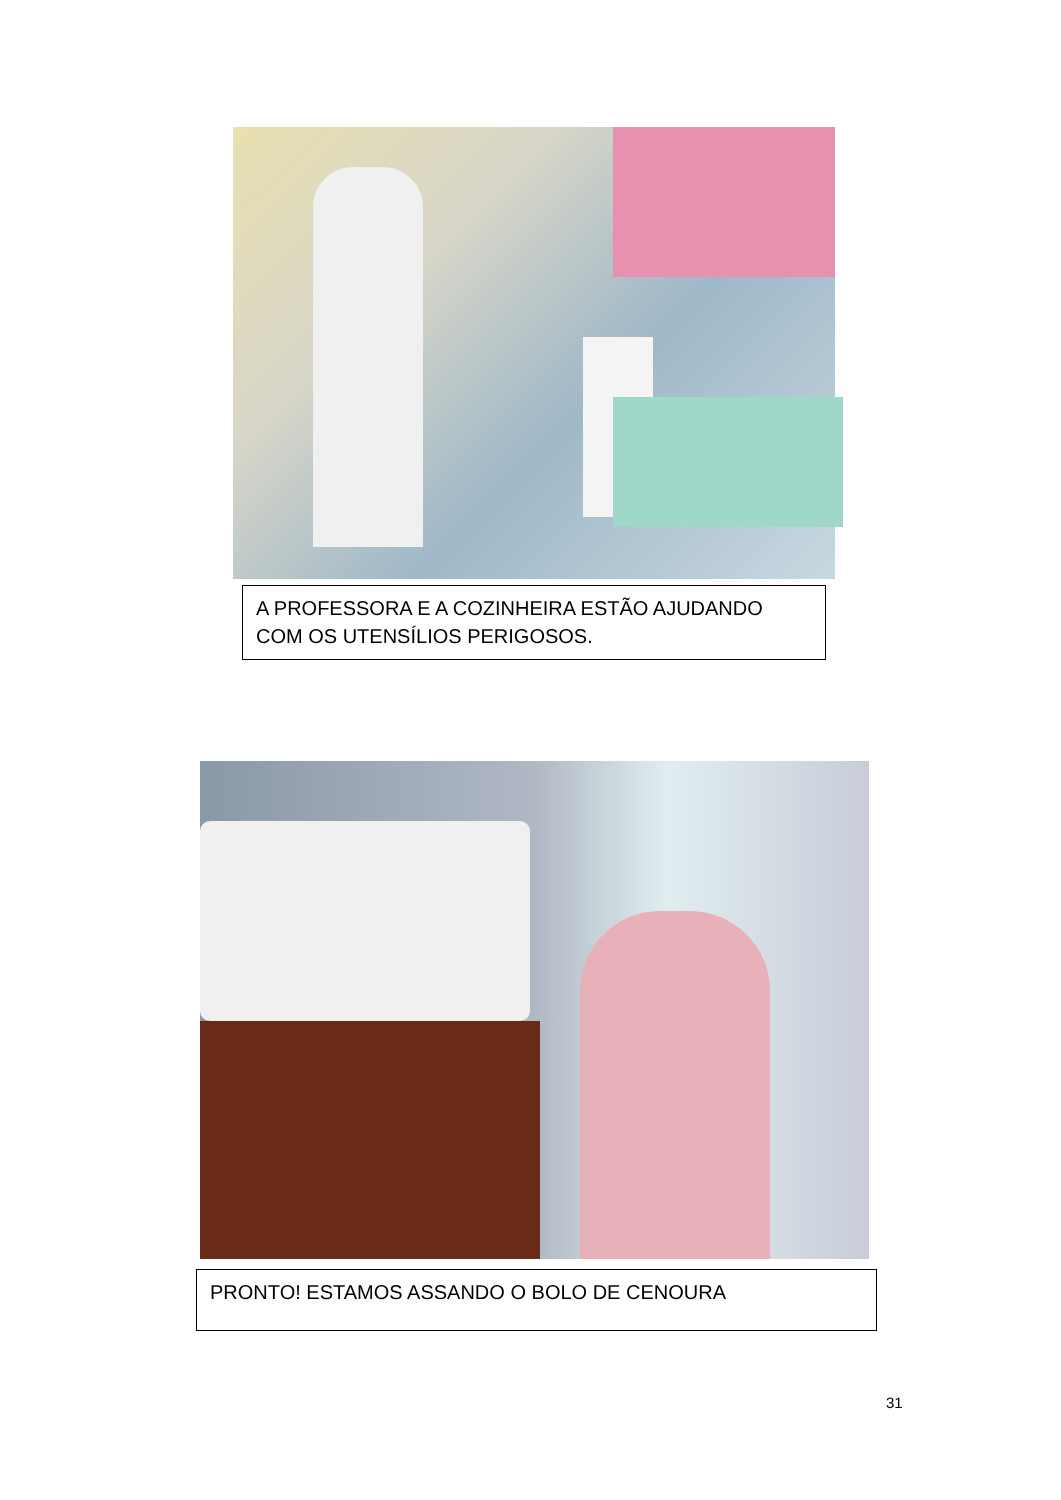A PROFESSORA E A COZINHEIRA ESTÃO AJUDANDO COM OS UTENSÍLIOS PERIGOSOS.
PRONTO! ESTAMOS ASSANDO O BOLO DE CENOURA
31